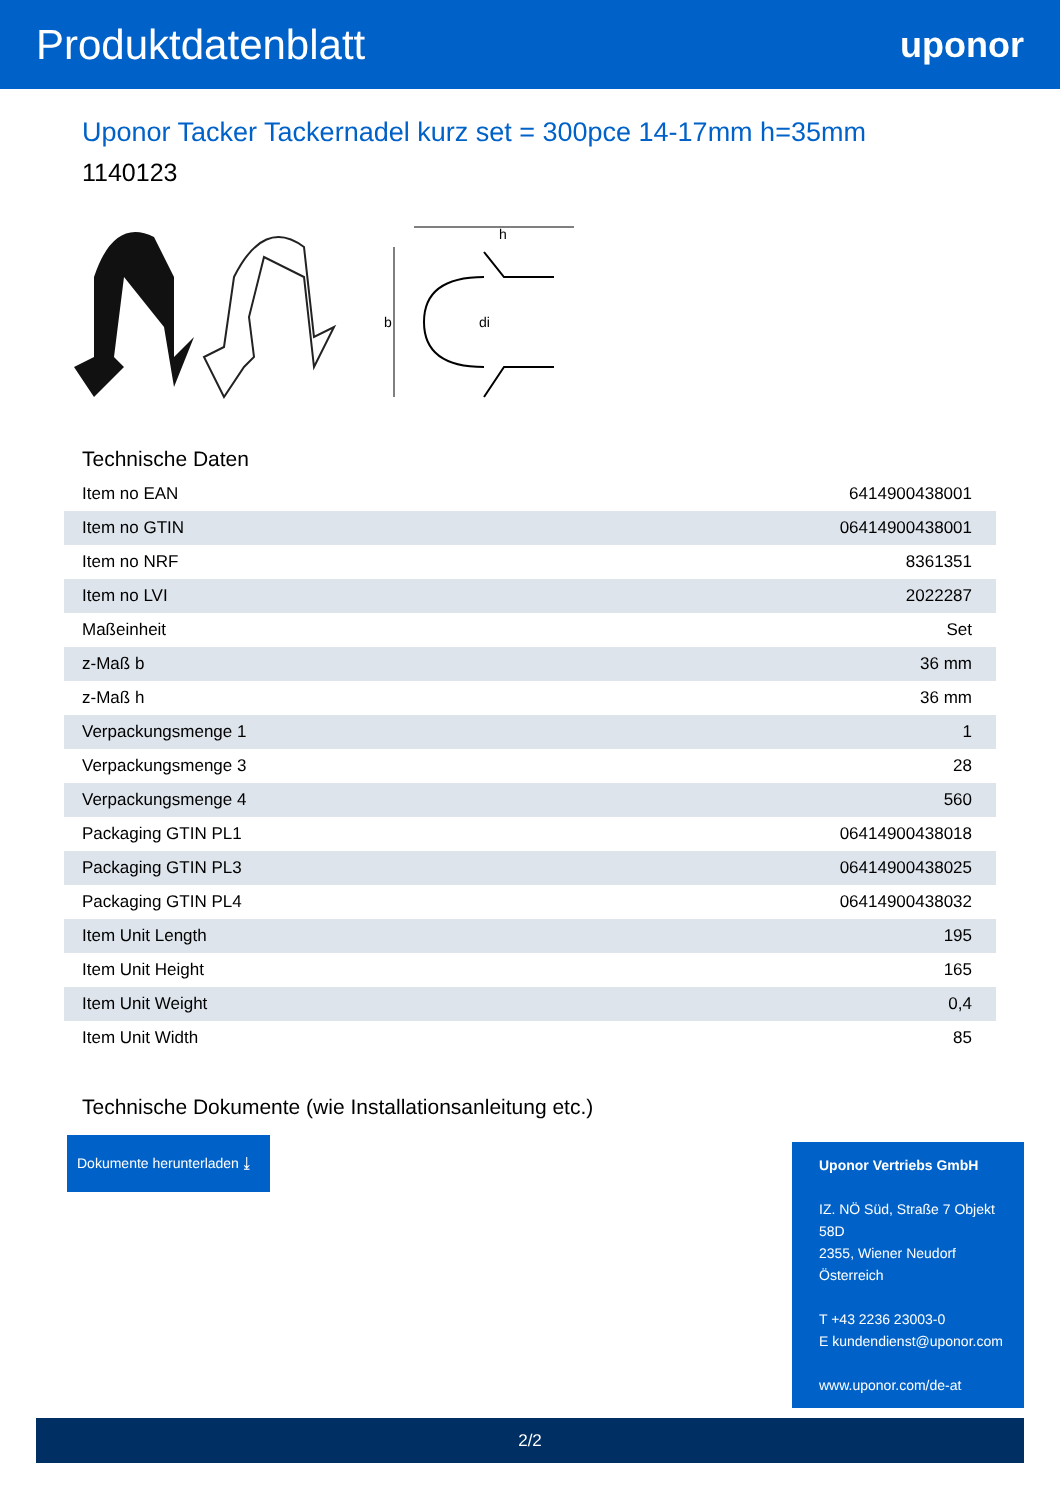Produktdatenblatt
uponor
Uponor Tacker Tackernadel kurz set = 300pce 14-17mm h=35mm
1140123
h
b
di
Technische Daten
| Item no EAN | 6414900438001 |
| Item no GTIN | 06414900438001 |
| Item no NRF | 8361351 |
| Item no LVI | 2022287 |
| Maßeinheit | Set |
| z-Maß b | 36 mm |
| z-Maß h | 36 mm |
| Verpackungsmenge 1 | 1 |
| Verpackungsmenge 3 | 28 |
| Verpackungsmenge 4 | 560 |
| Packaging GTIN PL1 | 06414900438018 |
| Packaging GTIN PL3 | 06414900438025 |
| Packaging GTIN PL4 | 06414900438032 |
| Item Unit Length | 195 |
| Item Unit Height | 165 |
| Item Unit Weight | 0,4 |
| Item Unit Width | 85 |
Technische Dokumente (wie Installationsanleitung etc.)
Dokumente herunterladen ⤓
Uponor Vertriebs GmbH
IZ. NÖ Süd, Straße 7 Objekt 58D
2355, Wiener Neudorf
Österreich
T +43 2236 23003-0
E kundendienst@uponor.com
www.uponor.com/de-at
2/2